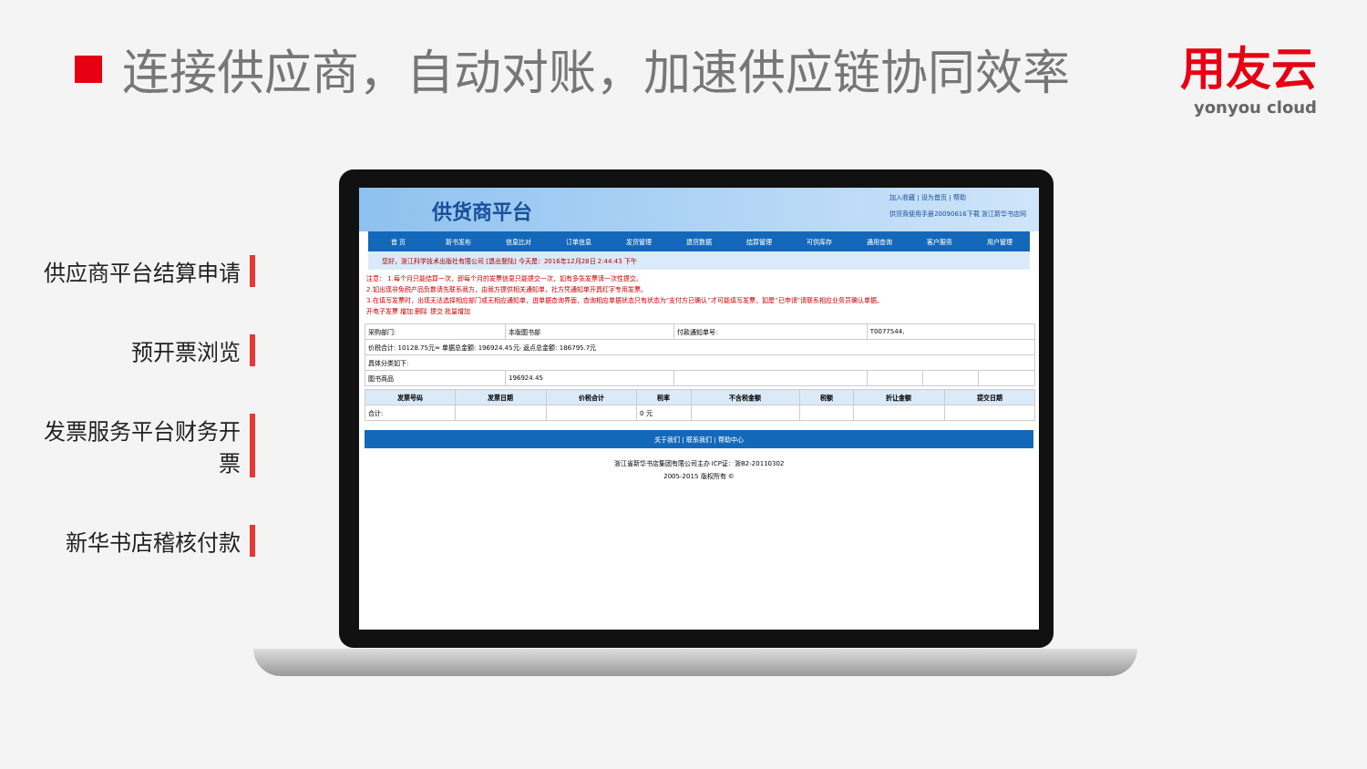连接供应商，自动对账，加速供应链协同效率
用友云
yonyou cloud
供应商平台结算申请
预开票浏览
发票服务平台财务开票
新华书店稽核付款
供货商平台
加入收藏 | 设为首页 | 帮助
供货商使用手册20090616下载 浙江新华书店网
首 页 新书发布 信息比对 订单信息 发货管理 退货数据 结算管理 可供库存 通用查询 客户服务 用户管理
您好，浙江科学技术出版社有限公司 [退出登陆] 今天是：2016年12月28日 2:44:43 下午
注意： 1.每个月只能结算一次，即每个月的发票信息只能提交一次，如有多张发票请一次性提交。
2.如出现非免税产品负数请先联系我方，由我方提供相关通知单，社方凭通知单开具红字专用发票。
3.在填写发票时，出现无法选择相应部门或无相应通知单，进单据查询界面，查询相应单据状态只有状态为“支付方已确认”才可能填写发票，如是“已申请”请联系相应业务员确认单据。
开电子发票 增加 删除 提交 批量增加
| 采购部门: | 本版图书部 | 付款通知单号: | T0077544, | | |
| 价税合计: 10128.75元= 单据总金额: 196924.45元- 返点总金额: 186795.7元 | | | | | |
| 具体分类如下: | | | | | |
| 图书商品 | 196924.45 | | | | |
| 发票号码 | 发票日期 | 价税合计 | 税率 | 不含税金额 | 税额 | 折让金额 | 提交日期 |
| --- | --- | --- | --- | --- | --- | --- | --- |
| 合计: | | | 0 元 | | | | |
关于我们 | 联系我们 | 帮助中心
浙江省新华书店集团有限公司主办 ICP证：浙B2-20110302
2005-2015 版权所有 ©